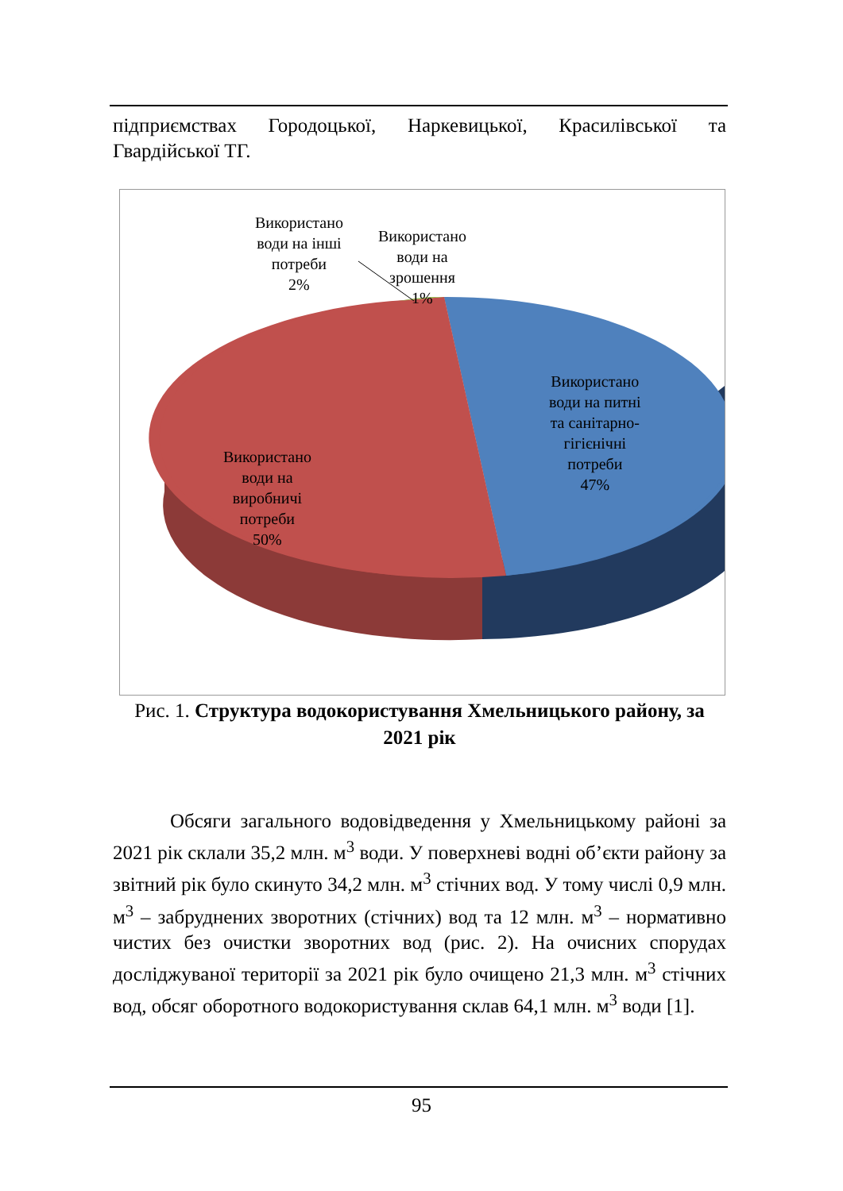підприємствах Городоцької, Наркевицької, Красилівської та Гвардійської ТГ.
Використано
води на інші
потреби
2%
Використано
води на
зрошення
1%
Використано
води на питні
та санітарно-
гігієнічні
потреби
47%
Використано
води на
виробничі
потреби
50%
Рис. 1. Структура водокористування Хмельницького району, за 2021 рік
Обсяги загального водовідведення у Хмельницькому районі за 2021 рік склали 35,2 млн. м<sup>3</sup> води. У поверхневі водні об’єкти району за звітний рік було скинуто 34,2 млн. м<sup>3</sup> стічних вод. У тому числі 0,9 млн. м<sup>3</sup> – забруднених зворотних (стічних) вод та 12 млн. м<sup>3</sup> – нормативно чистих без очистки зворотних вод (рис. 2). На очисних спорудах досліджуваної території за 2021 рік було очищено 21,3 млн. м<sup>3</sup> стічних вод, обсяг оборотного водокористування склав 64,1 млн. м<sup>3</sup> води [1].
95